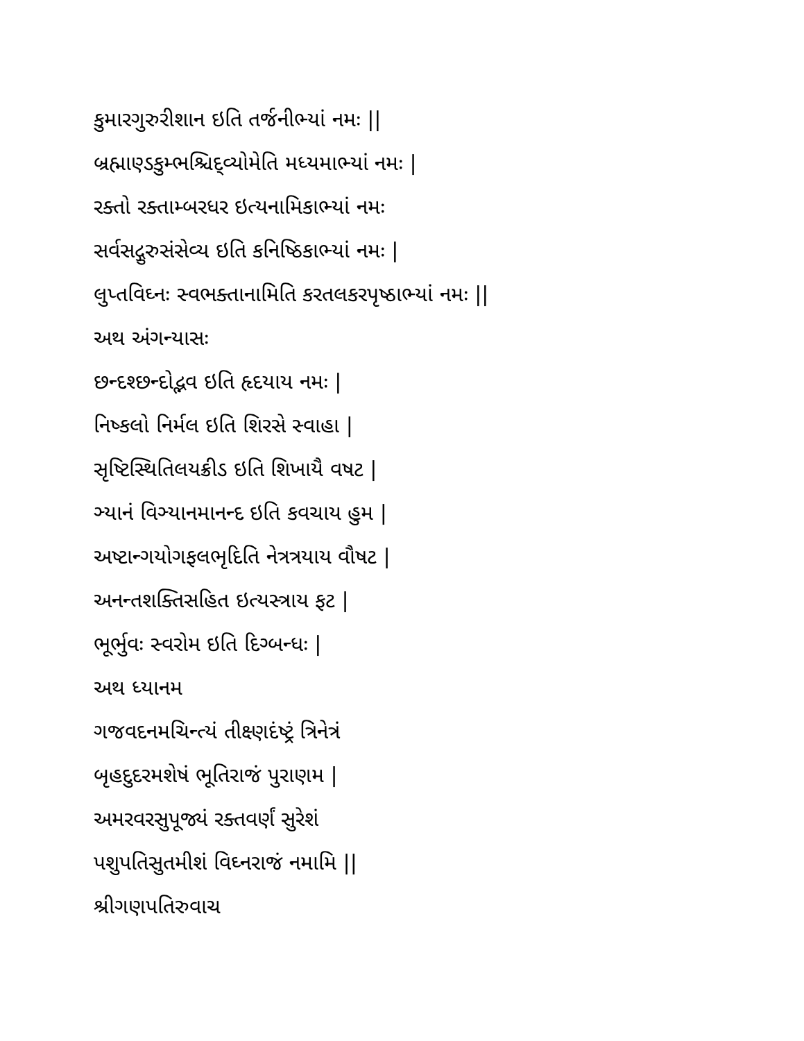કુમારગુરુરીશાન ઇતિ તર્જનીભ્યાં નમઃ ||
બ્રહ્માણ્ડકુમ્ભશ્ચિદ્વ્યોમેતિ મધ્યમાભ્યાં નમઃ |
રક્તો રક્તામ્બરધર ઇત્યનામિકાભ્યાં નમઃ
સર્વસદ્ગુરુસંસેવ્ય ઇતિ કનિષ્ઠિકાભ્યાં નમઃ |
લુપ્તવિઘ્નઃ સ્વભક્તાનામિતિ કરતલકરપૃષ્ઠાભ્યાં નમઃ ||
અથ અંગન્યાસઃ
છન્દશ્છન્દોદ્ભવ ઇતિ હૃદયાય નમઃ |
નિષ્કલો નિર્મલ ઇતિ શિરસે સ્વાહા |
સૃષ્ટિસ્થિતિલયક્રીડ ઇતિ શિખાયૈ વષટ |
ઞ્યાનં વિઞ્યાનમાનન્દ ઇતિ કવચાય હુમ |
અષ્ટાન્ગયોગફલભૃદિતિ નેત્રત્રયાય વૌષટ |
અનન્તશક્તિસહિત ઇત્યસ્ત્રાય ફટ |
ભૂર્ભુવઃ સ્વરોમ ઇતિ દિગ્બન્ધઃ |
અથ ધ્યાનમ
ગજવદનમચિન્ત્યં તીક્ષ્ણદંષ્ટ્રં ત્રિનેત્રં
બૃહદુદરમશેષં ભૂતિરાજં પુરાણમ |
અમરવરસુપૂજ્યં રક્તવર્ણં સુરેશં
પશુપતિસુતમીશં વિઘ્નરાજં નમામિ ||
શ્રીગણપતિરુવાચ